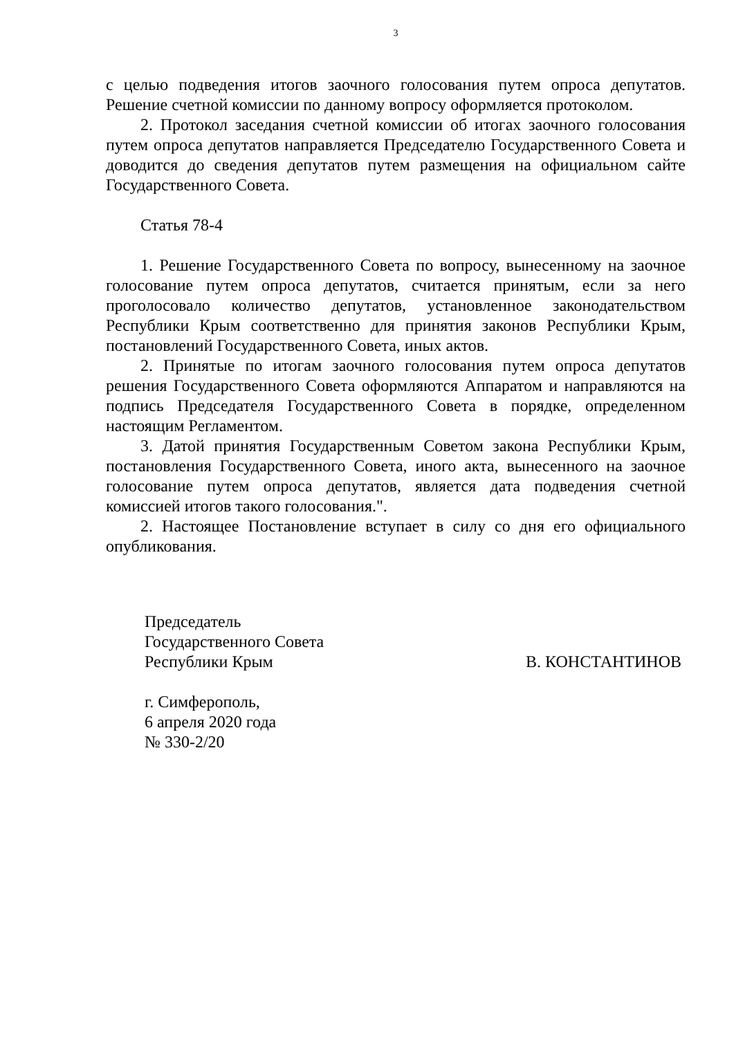3
с целью подведения итогов заочного голосования путем опроса депутатов. Решение счетной комиссии по данному вопросу оформляется протоколом.
2. Протокол заседания счетной комиссии об итогах заочного голосования путем опроса депутатов направляется Председателю Государственного Совета и доводится до сведения депутатов путем размещения на официальном сайте Государственного Совета.
Статья 78-4
1. Решение Государственного Совета по вопросу, вынесенному на заочное голосование путем опроса депутатов, считается принятым, если за него проголосовало количество депутатов, установленное законодательством Республики Крым соответственно для принятия законов Республики Крым, постановлений Государственного Совета, иных актов.
2. Принятые по итогам заочного голосования путем опроса депутатов решения Государственного Совета оформляются Аппаратом и направляются на подпись Председателя Государственного Совета в порядке, определенном настоящим Регламентом.
3. Датой принятия Государственным Советом закона Республики Крым, постановления Государственного Совета, иного акта, вынесенного на заочное голосование путем опроса депутатов, является дата подведения счетной комиссией итогов такого голосования.".
2. Настоящее Постановление вступает в силу со дня его официального опубликования.
Председатель
Государственного Совета
Республики Крым В. КОНСТАНТИНОВ
г. Симферополь,
6 апреля 2020 года
№ 330-2/20